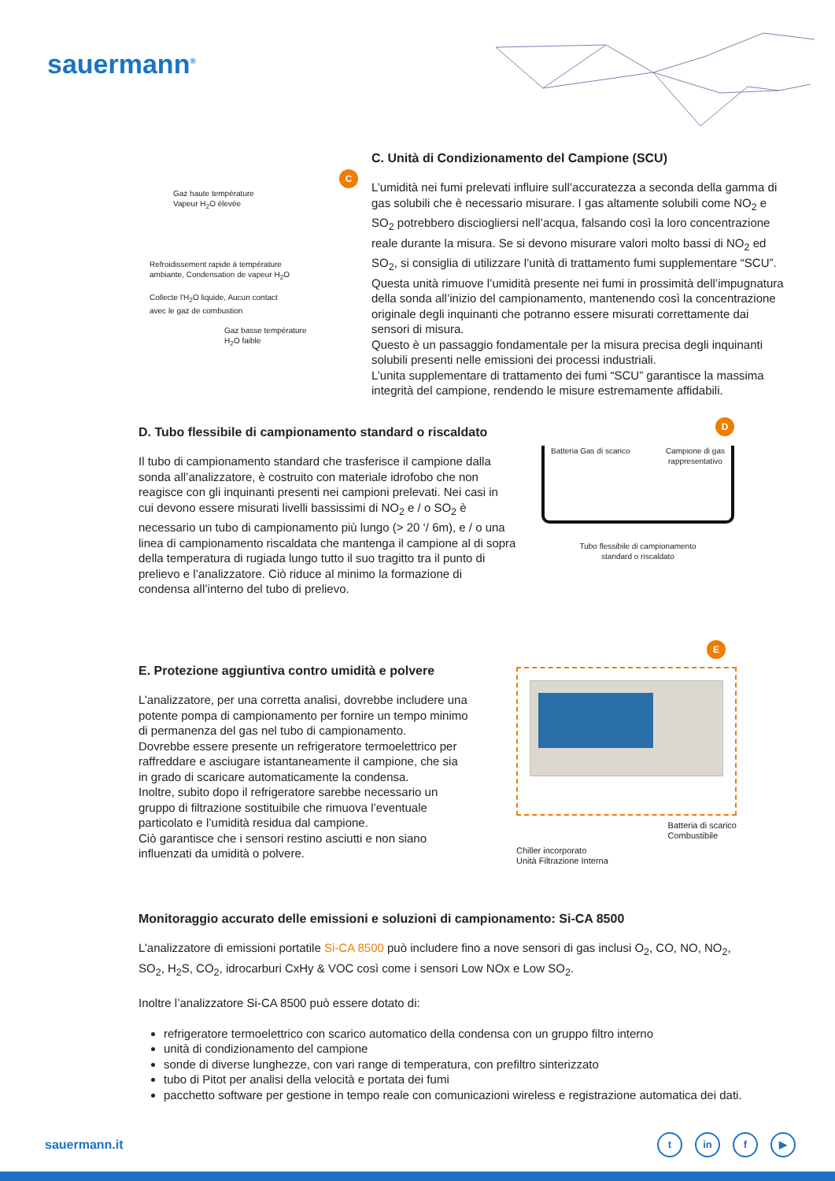sauermann<sup>®</sup>
C
Gaz haute température
Vapeur H<sub>2</sub>O élevée
Refroidissement rapide à température
ambiante, Condensation de vapeur H<sub>2</sub>O
Collecte l'H<sub>2</sub>O liquide, Aucun contact
avec le gaz de combustion
Gaz basse température
H<sub>2</sub>O faible
C. Unità di Condizionamento del Campione (SCU)
L’umidità nei fumi prelevati influire sull’accuratezza a seconda della gamma di gas solubili che è necessario misurare. I gas altamente solubili come NO<sub>2</sub> e SO<sub>2</sub> potrebbero disciogliersi nell’acqua, falsando così la loro concentrazione reale durante la misura. Se si devono misurare valori molto bassi di NO<sub>2</sub> ed SO<sub>2</sub>, si consiglia di utilizzare l’unità di trattamento fumi supplementare “SCU”.
Questa unità rimuove l’umidità presente nei fumi in prossimità dell’impugnatura della sonda all’inizio del campionamento, mantenendo così la concentrazione originale degli inquinanti che potranno essere misurati correttamente dai sensori di misura.
Questo è un passaggio fondamentale per la misura precisa degli inquinanti solubili presenti nelle emissioni dei processi industriali.
L’unita supplementare di trattamento dei fumi “SCU” garantisce la massima integrità del campione, rendendo le misure estremamente affidabili.
D. Tubo flessibile di campionamento standard o riscaldato
Il tubo di campionamento standard che trasferisce il campione dalla sonda all’analizzatore, è costruito con materiale idrofobo che non reagisce con gli inquinanti presenti nei campioni prelevati. Nei casi in cui devono essere misurati livelli bassissimi di NO<sub>2</sub> e / o SO<sub>2</sub> è necessario un tubo di campionamento più lungo (> 20 ‘/ 6m), e / o una linea di campionamento riscaldata che mantenga il campione al di sopra della temperatura di rugiada lungo tutto il suo tragitto tra il punto di prelievo e l’analizzatore. Ciò riduce al minimo la formazione di condensa all’interno del tubo di prelievo.
D
Batteria Gas di scarico Campione di gas
rappresentativo
Tubo flessibile di campionamento
standard o riscaldato
E. Protezione aggiuntiva contro umidità e polvere
L’analizzatore, per una corretta analisi, dovrebbe includere una potente pompa di campionamento per fornire un tempo minimo di permanenza del gas nel tubo di campionamento.
Dovrebbe essere presente un refrigeratore termoelettrico per raffreddare e asciugare istantaneamente il campione, che sia in grado di scaricare automaticamente la condensa.
Inoltre, subito dopo il refrigeratore sarebbe necessario un gruppo di filtrazione sostituibile che rimuova l’eventuale particolato e l’umidità residua dal campione.
Ciò garantisce che i sensori restino asciutti e non siano influenzati da umidità o polvere.
E
Chiller incorporato
Unità Filtrazione Interna Batteria di scarico
Combustibile
Monitoraggio accurato delle emissioni e soluzioni di campionamento: Si-CA 8500
L’analizzatore di emissioni portatile Si-CA 8500 può includere fino a nove sensori di gas inclusi O<sub>2</sub>, CO, NO, NO<sub>2</sub>, SO<sub>2</sub>, H<sub>2</sub>S, CO<sub>2</sub>, idrocarburi CxHy & VOC così come i sensori Low NOx e Low SO<sub>2</sub>.
Inoltre l’analizzatore Si-CA 8500 può essere dotato di:
refrigeratore termoelettrico con scarico automatico della condensa con un gruppo filtro interno
unità di condizionamento del campione
sonde di diverse lunghezze, con vari range di temperatura, con prefiltro sinterizzato
tubo di Pitot per analisi della velocità e portata dei fumi
pacchetto software per gestione in tempo reale con comunicazioni wireless e registrazione automatica dei dati.
sauermann.it tin f ▶